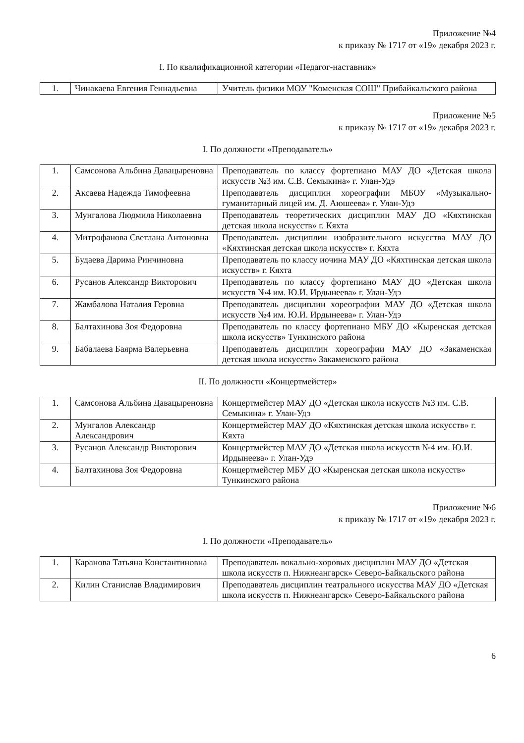Приложение №4
к приказу № 1717 от «19» декабря 2023 г.
I. По квалификационной категории «Педагог-наставник»
| 1. | Чинакаева Евгения Геннадьевна | Учитель физики МОУ "Коменская СОШ" Прибайкальского района |
Приложение №5
к приказу № 1717 от «19» декабря 2023 г.
I. По должности «Преподаватель»
| 1. | Самсонова Альбина Давацыреновна | Преподаватель по классу фортепиано МАУ ДО «Детская школа искусств №3 им. С.В. Семыкина» г. Улан-Удэ |
| 2. | Аксаева Надежда Тимофеевна | Преподаватель дисциплин хореографии МБОУ «Музыкально-гуманитарный лицей им. Д. Аюшеева» г. Улан-Удэ |
| 3. | Мунгалова Людмила Николаевна | Преподаватель теоретических дисциплин МАУ ДО «Кяхтинская детская школа искусств» г. Кяхта |
| 4. | Митрофанова Светлана Антоновна | Преподаватель дисциплин изобразительного искусства МАУ ДО «Кяхтинская детская школа искусств» г. Кяхта |
| 5. | Будаева Дарима Ринчиновна | Преподаватель по классу иочина МАУ ДО «Кяхтинская детская школа искусств» г. Кяхта |
| 6. | Русанов Александр Викторович | Преподаватель по классу фортепиано МАУ ДО «Детская школа искусств №4 им. Ю.И. Ирдынеева» г. Улан-Удэ |
| 7. | Жамбалова Наталия Геровна | Преподаватель дисциплин хореографии МАУ ДО «Детская школа искусств №4 им. Ю.И. Ирдынеева» г. Улан-Удэ |
| 8. | Балтахинова Зоя Федоровна | Преподаватель по классу фортепиано МБУ ДО «Кыренская детская школа искусств» Тункинского района |
| 9. | Бабалаева Баярма Валерьевна | Преподаватель дисциплин хореографии МАУ ДО «Закаменская детская школа искусств» Закаменского района |
II. По должности «Концертмейстер»
| 1. | Самсонова Альбина Давацыреновна | Концертмейстер МАУ ДО «Детская школа искусств №3 им. С.В. Семыкина» г. Улан-Удэ |
| 2. | Мунгалов Александр Александрович | Концертмейстер МАУ ДО «Кяхтинская детская школа искусств» г. Кяхта |
| 3. | Русанов Александр Викторович | Концертмейстер МАУ ДО «Детская школа искусств №4 им. Ю.И. Ирдынеева» г. Улан-Удэ |
| 4. | Балтахинова Зоя Федоровна | Концертмейстер МБУ ДО «Кыренская детская школа искусств» Тункинского района |
Приложение №6
к приказу № 1717 от «19» декабря 2023 г.
I. По должности «Преподаватель»
| 1. | Каранова Татьяна Константиновна | Преподаватель вокально-хоровых дисциплин МАУ ДО «Детская школа искусств п. Нижнеангарск» Северо-Байкальского района |
| 2. | Килин Станислав Владимирович | Преподаватель дисциплин театрального искусства МАУ ДО «Детская школа искусств п. Нижнеангарск» Северо-Байкальского района |
6